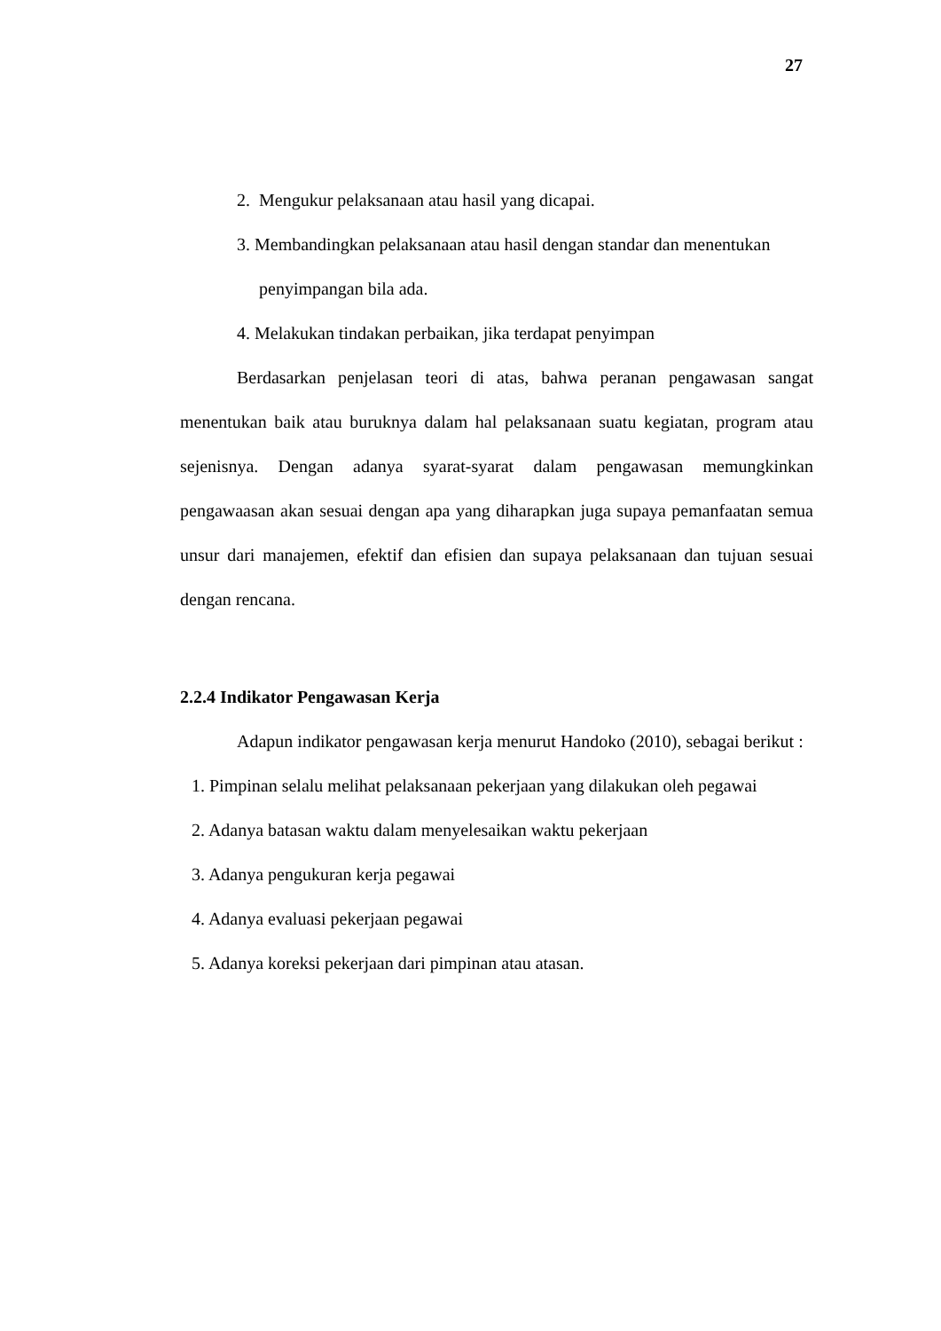27
2. Mengukur pelaksanaan atau hasil yang dicapai.
3. Membandingkan pelaksanaan atau hasil dengan standar dan menentukan
penyimpangan bila ada.
4. Melakukan tindakan perbaikan, jika terdapat penyimpan
Berdasarkan penjelasan teori di atas, bahwa peranan pengawasan sangat menentukan baik atau buruknya dalam hal pelaksanaan suatu kegiatan, program atau sejenisnya. Dengan adanya syarat-syarat dalam pengawasan memungkinkan pengawaasan akan sesuai dengan apa yang diharapkan juga supaya pemanfaatan semua unsur dari manajemen, efektif dan efisien dan supaya pelaksanaan dan tujuan sesuai dengan rencana.
2.2.4 Indikator Pengawasan Kerja
Adapun indikator pengawasan kerja menurut Handoko (2010), sebagai berikut :
1. Pimpinan selalu melihat pelaksanaan pekerjaan yang dilakukan oleh pegawai
2. Adanya batasan waktu dalam menyelesaikan waktu pekerjaan
3. Adanya pengukuran kerja pegawai
4. Adanya evaluasi pekerjaan pegawai
5. Adanya koreksi pekerjaan dari pimpinan atau atasan.